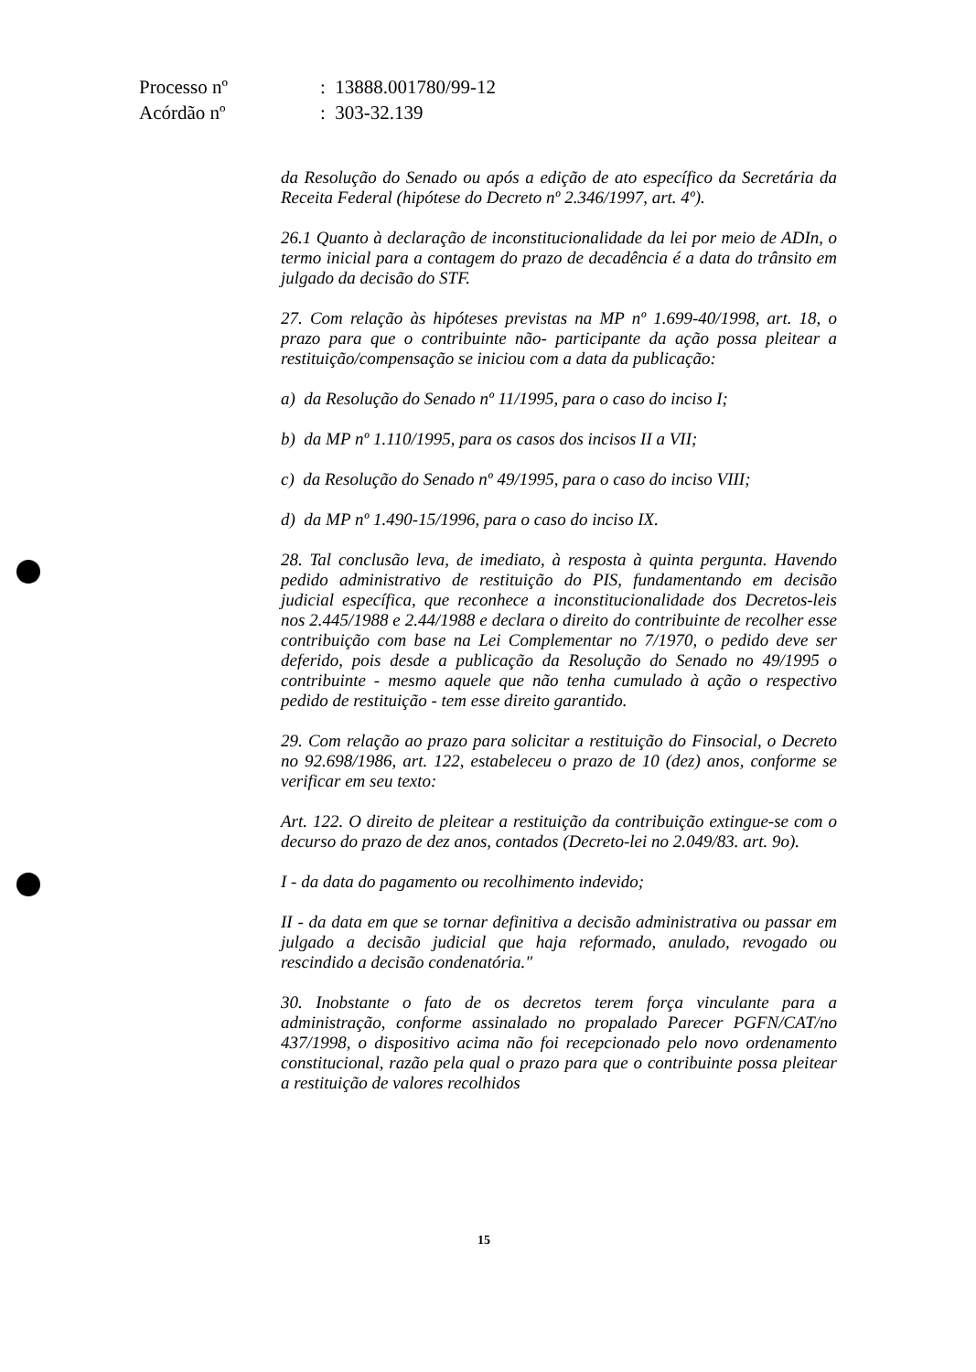| Processo nº | : 13888.001780/99-12 |
| Acórdão nº | : 303-32.139 |
da Resolução do Senado ou após a edição de ato específico da Secretária da Receita Federal (hipótese do Decreto nº 2.346/1997, art. 4º).
26.1 Quanto à declaração de inconstitucionalidade da lei por meio de ADIn, o termo inicial para a contagem do prazo de decadência é a data do trânsito em julgado da decisão do STF.
27. Com relação às hipóteses previstas na MP nº 1.699-40/1998, art. 18, o prazo para que o contribuinte não- participante da ação possa pleitear a restituição/compensação se iniciou com a data da publicação:
a) da Resolução do Senado nº 11/1995, para o caso do inciso I;
b) da MP nº 1.110/1995, para os casos dos incisos II a VII;
c) da Resolução do Senado nº 49/1995, para o caso do inciso VIII;
d) da MP nº 1.490-15/1996, para o caso do inciso IX.
28. Tal conclusão leva, de imediato, à resposta à quinta pergunta. Havendo pedido administrativo de restituição do PIS, fundamentando em decisão judicial específica, que reconhece a inconstitucionalidade dos Decretos-leis nos 2.445/1988 e 2.44/1988 e declara o direito do contribuinte de recolher esse contribuição com base na Lei Complementar no 7/1970, o pedido deve ser deferido, pois desde a publicação da Resolução do Senado no 49/1995 o contribuinte - mesmo aquele que não tenha cumulado à ação o respectivo pedido de restituição - tem esse direito garantido.
29. Com relação ao prazo para solicitar a restituição do Finsocial, o Decreto no 92.698/1986, art. 122, estabeleceu o prazo de 10 (dez) anos, conforme se verificar em seu texto:
Art. 122. O direito de pleitear a restituição da contribuição extingue-se com o decurso do prazo de dez anos, contados (Decreto-lei no 2.049/83. art. 9o).
I - da data do pagamento ou recolhimento indevido;
II - da data em que se tornar definitiva a decisão administrativa ou passar em julgado a decisão judicial que haja reformado, anulado, revogado ou rescindido a decisão condenatória."
30. Inobstante o fato de os decretos terem força vinculante para a administração, conforme assinalado no propalado Parecer PGFN/CAT/no 437/1998, o dispositivo acima não foi recepcionado pelo novo ordenamento constitucional, razão pela qual o prazo para que o contribuinte possa pleitear a restituição de valores recolhidos
15